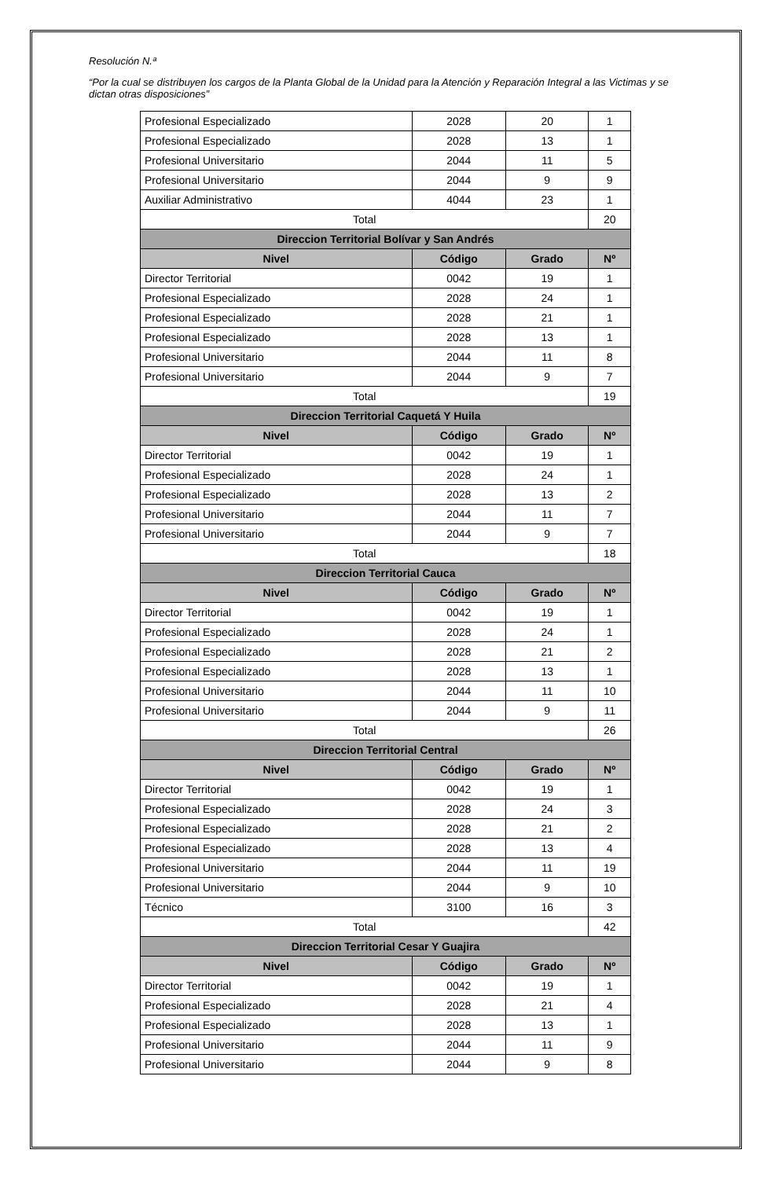Resolución N.ª
“Por la cual se distribuyen los cargos de la Planta Global de la Unidad para la Atención y Reparación Integral a las Victimas y se dictan otras disposiciones”
| Profesional Especializado | 2028 | 20 | 1 |
| Profesional Especializado | 2028 | 13 | 1 |
| Profesional Universitario | 2044 | 11 | 5 |
| Profesional Universitario | 2044 | 9 | 9 |
| Auxiliar Administrativo | 4044 | 23 | 1 |
| Total | | | 20 |
| Direccion Territorial Bolívar y San Andrés | | | |
| Nivel | Código | Grado | Nº |
| Director Territorial | 0042 | 19 | 1 |
| Profesional Especializado | 2028 | 24 | 1 |
| Profesional Especializado | 2028 | 21 | 1 |
| Profesional Especializado | 2028 | 13 | 1 |
| Profesional Universitario | 2044 | 11 | 8 |
| Profesional Universitario | 2044 | 9 | 7 |
| Total | | | 19 |
| Direccion Territorial Caquetá Y Huila | | | |
| Nivel | Código | Grado | Nº |
| Director Territorial | 0042 | 19 | 1 |
| Profesional Especializado | 2028 | 24 | 1 |
| Profesional Especializado | 2028 | 13 | 2 |
| Profesional Universitario | 2044 | 11 | 7 |
| Profesional Universitario | 2044 | 9 | 7 |
| Total | | | 18 |
| Direccion Territorial Cauca | | | |
| Nivel | Código | Grado | Nº |
| Director Territorial | 0042 | 19 | 1 |
| Profesional Especializado | 2028 | 24 | 1 |
| Profesional Especializado | 2028 | 21 | 2 |
| Profesional Especializado | 2028 | 13 | 1 |
| Profesional Universitario | 2044 | 11 | 10 |
| Profesional Universitario | 2044 | 9 | 11 |
| Total | | | 26 |
| Direccion Territorial Central | | | |
| Nivel | Código | Grado | Nº |
| Director Territorial | 0042 | 19 | 1 |
| Profesional Especializado | 2028 | 24 | 3 |
| Profesional Especializado | 2028 | 21 | 2 |
| Profesional Especializado | 2028 | 13 | 4 |
| Profesional Universitario | 2044 | 11 | 19 |
| Profesional Universitario | 2044 | 9 | 10 |
| Técnico | 3100 | 16 | 3 |
| Total | | | 42 |
| Direccion Territorial Cesar Y Guajira | | | |
| Nivel | Código | Grado | Nº |
| Director Territorial | 0042 | 19 | 1 |
| Profesional Especializado | 2028 | 21 | 4 |
| Profesional Especializado | 2028 | 13 | 1 |
| Profesional Universitario | 2044 | 11 | 9 |
| Profesional Universitario | 2044 | 9 | 8 |